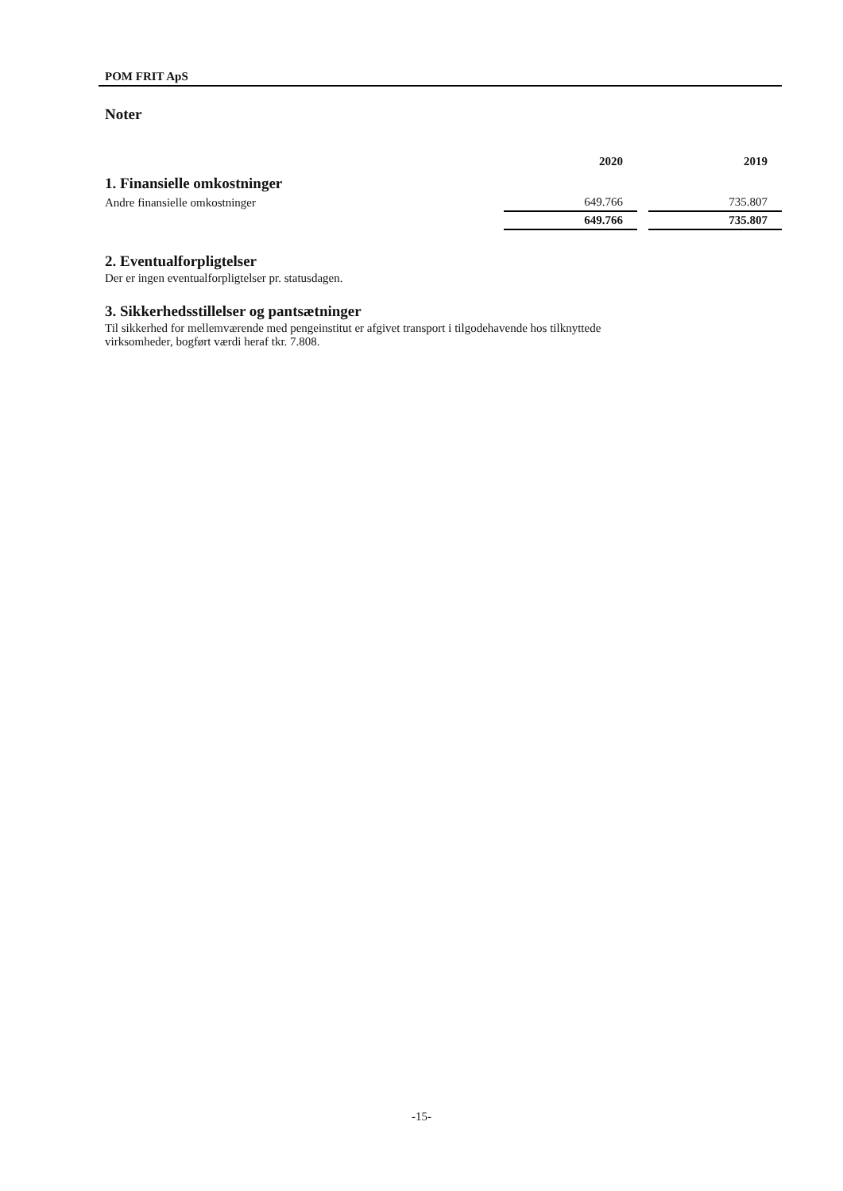POM FRIT ApS
Noter
| | 2020 | | 2019 |
| 1. Finansielle omkostninger | | | |
| Andre finansielle omkostninger | 649.766 | | 735.807 |
| | 649.766 | | 735.807 |
2. Eventualforpligtelser
Der er ingen eventualforpligtelser pr. statusdagen.
3. Sikkerhedsstillelser og pantsætninger
Til sikkerhed for mellemværende med pengeinstitut er afgivet transport i tilgodehavende hos tilknyttede
virksomheder, bogført værdi heraf tkr. 7.808.
-15-